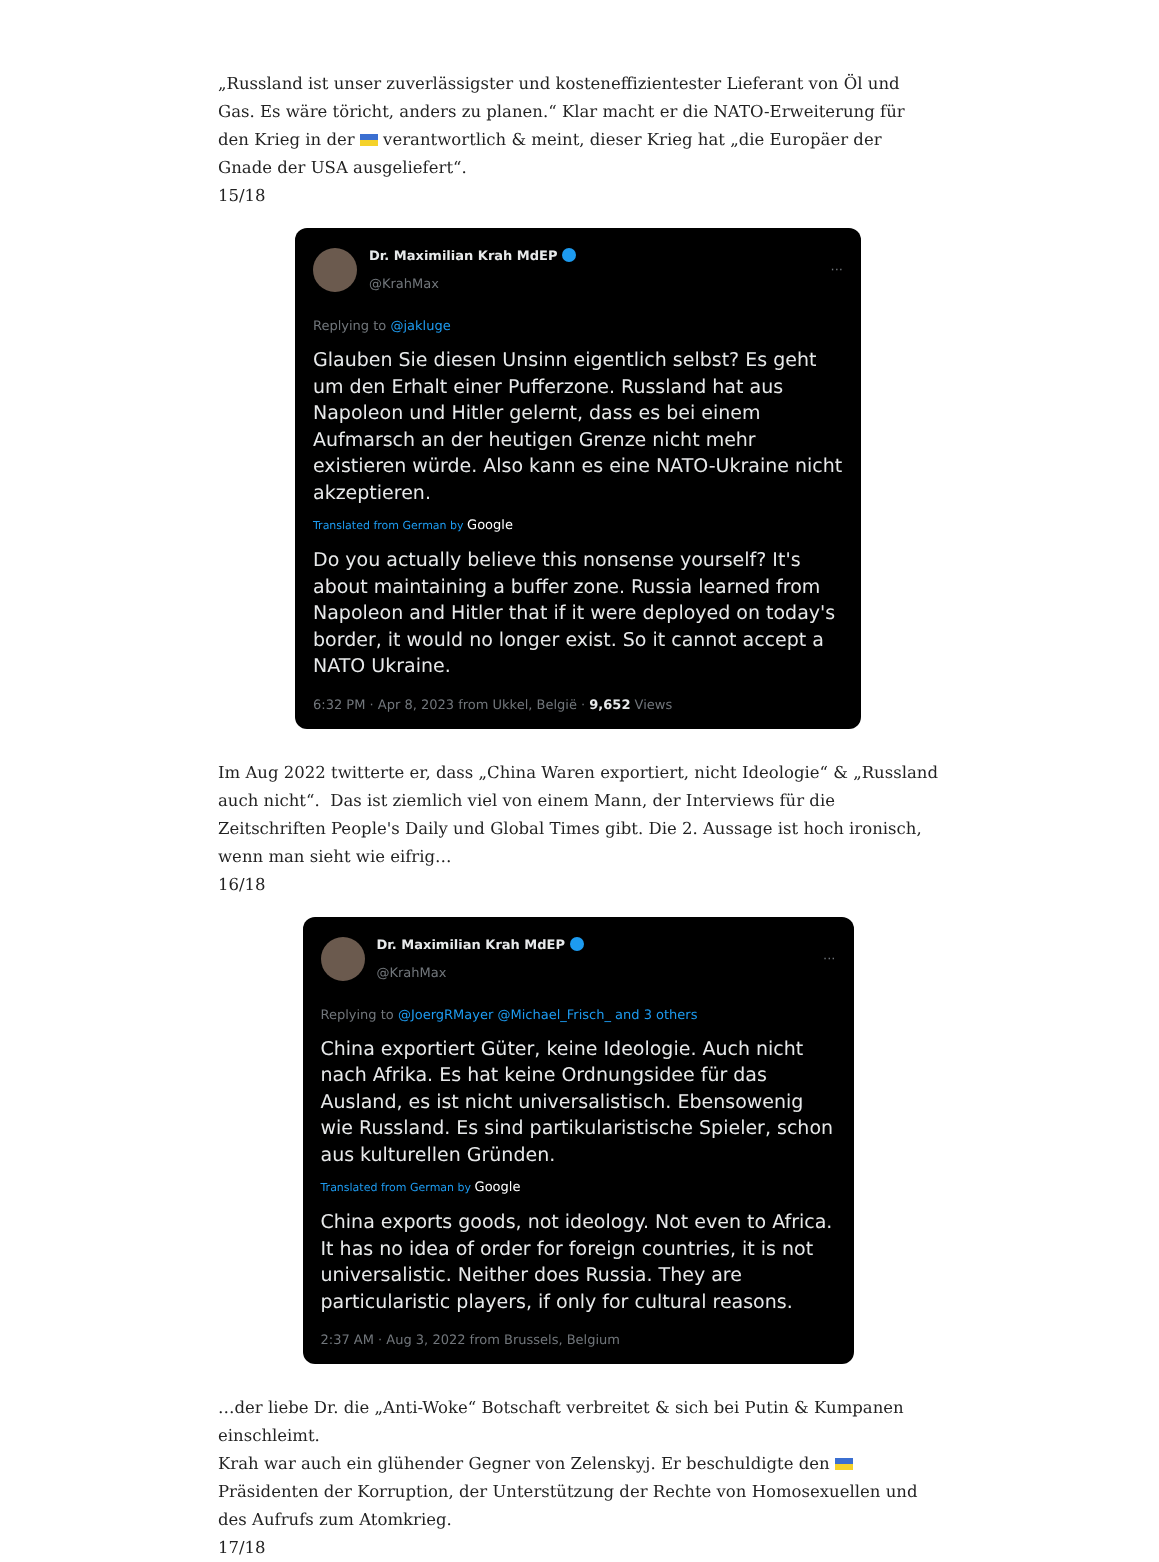„Russland ist unser zuverlässigster und kosteneffizientester Lieferant von Öl und Gas. Es wäre töricht, anders zu planen.“ Klar macht er die NATO-Erweiterung für den Krieg in der verantwortlich & meint, dieser Krieg hat „die Europäer der Gnade der USA ausgeliefert“.
15/18
Dr. Maximilian Krah MdEP
@KrahMax
···
Replying to @jakluge
Glauben Sie diesen Unsinn eigentlich selbst? Es geht um den Erhalt einer Pufferzone. Russland hat aus Napoleon und Hitler gelernt, dass es bei einem Aufmarsch an der heutigen Grenze nicht mehr existieren würde. Also kann es eine NATO-Ukraine nicht akzeptieren.
Translated from German by Google
Do you actually believe this nonsense yourself? It's about maintaining a buffer zone. Russia learned from Napoleon and Hitler that if it were deployed on today's border, it would no longer exist. So it cannot accept a NATO Ukraine.
6:32 PM · Apr 8, 2023 from Ukkel, België · 9,652 Views
Im Aug 2022 twitterte er, dass „China Waren exportiert, nicht Ideologie“ & „Russland auch nicht“. Das ist ziemlich viel von einem Mann, der Interviews für die Zeitschriften People's Daily und Global Times gibt. Die 2. Aussage ist hoch ironisch, wenn man sieht wie eifrig…
16/18
Dr. Maximilian Krah MdEP
@KrahMax
···
Replying to @JoergRMayer @Michael_Frisch_ and 3 others
China exportiert Güter, keine Ideologie. Auch nicht nach Afrika. Es hat keine Ordnungsidee für das Ausland, es ist nicht universalistisch. Ebensowenig wie Russland. Es sind partikularistische Spieler, schon aus kulturellen Gründen.
Translated from German by Google
China exports goods, not ideology. Not even to Africa. It has no idea of order for foreign countries, it is not universalistic. Neither does Russia. They are particularistic players, if only for cultural reasons.
2:37 AM · Aug 3, 2022 from Brussels, Belgium
…der liebe Dr. die „Anti-Woke“ Botschaft verbreitet & sich bei Putin & Kumpanen einschleimt.
Krah war auch ein glühender Gegner von Zelenskyj. Er beschuldigte den Präsidenten der Korruption, der Unterstützung der Rechte von Homosexuellen und des Aufrufs zum Atomkrieg.
17/18